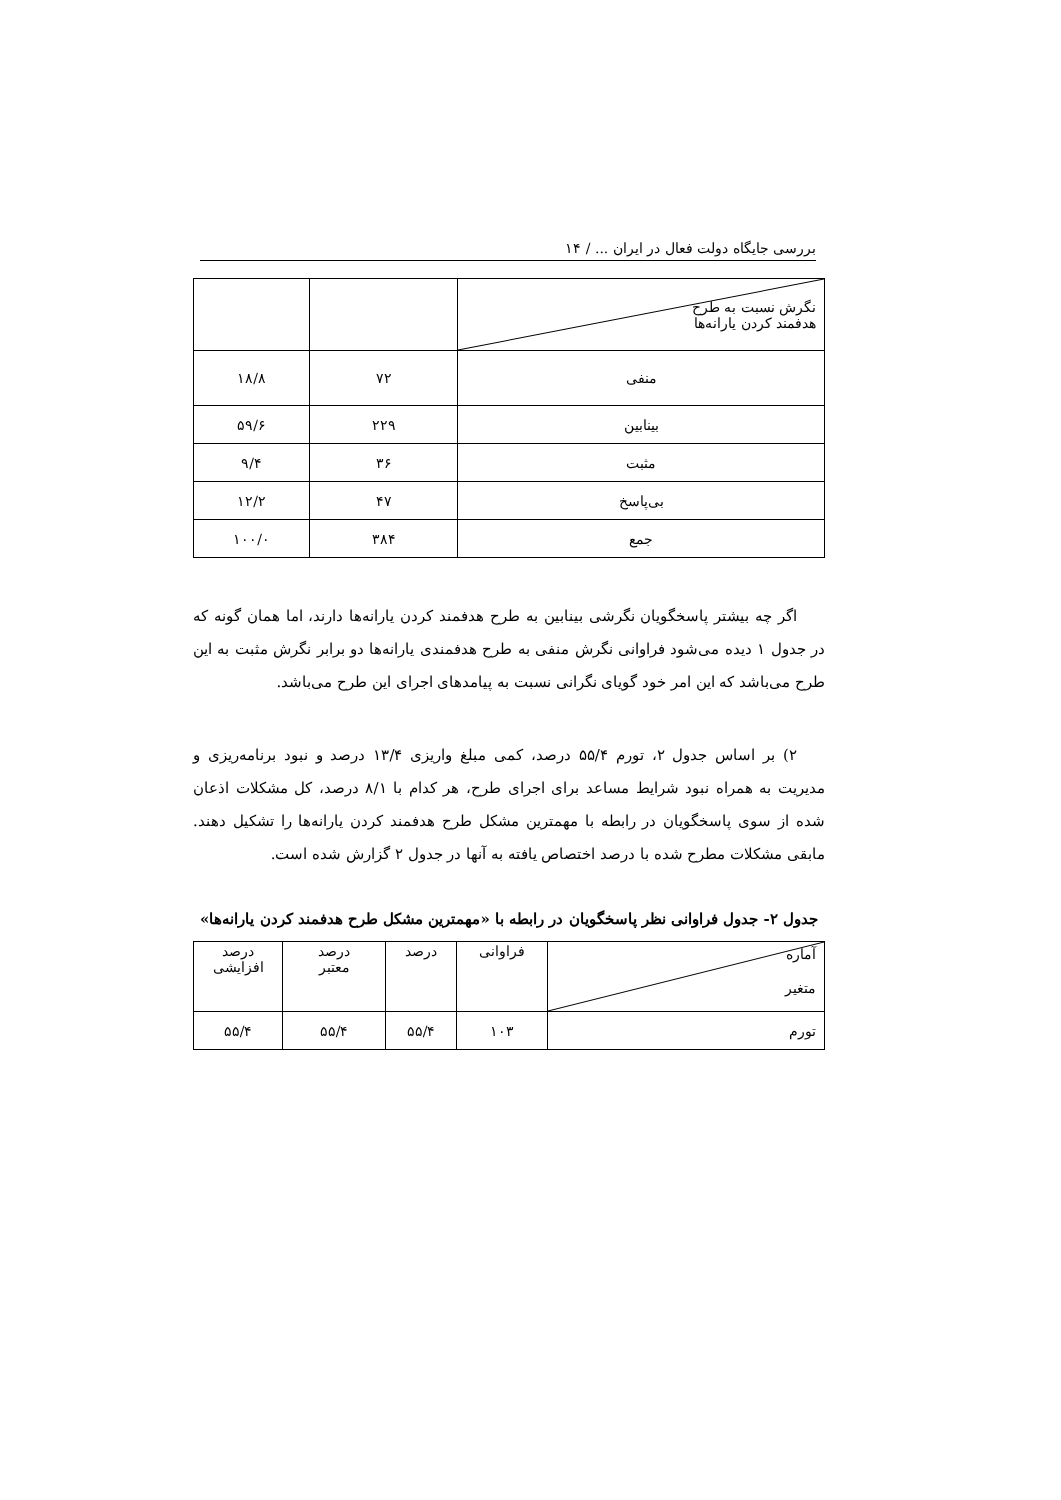بررسی جایگاه دولت فعال در ایران ... / ۱۴
| نگرش نسبت به طرح هدفمند کردن یارانه‌ها | | |
| منفی | ۷۲ | ۱۸/۸ |
| بینابین | ۲۲۹ | ۵۹/۶ |
| مثبت | ۳۶ | ۹/۴ |
| بی‌پاسخ | ۴۷ | ۱۲/۲ |
| جمع | ۳۸۴ | ۱۰۰/۰ |
اگر چه بیشتر پاسخگویان نگرشی بینابین به طرح هدفمند کردن یارانه‌ها دارند، اما همان گونه که در جدول ۱ دیده می‌شود فراوانی نگرش منفی به طرح هدفمندی یارانه‌ها دو برابر نگرش مثبت به این طرح می‌باشد که این امر خود گویای نگرانی نسبت به پیامدهای اجرای این طرح می‌باشد.
۲) بر اساس جدول ۲، تورم ۵۵/۴ درصد، کمی مبلغ واریزی ۱۳/۴ درصد و نبود برنامه‌ریزی و مدیریت به همراه نبود شرایط مساعد برای اجرای طرح، هر کدام با ۸/۱ درصد، کل مشکلات اذعان شده از سوی پاسخگویان در رابطه با مهمترین مشکل طرح هدفمند کردن یارانه‌ها را تشکیل دهند. مابقی مشکلات مطرح شده با درصد اختصاص یافته به آنها در جدول ۲ گزارش شده است.
جدول ۲- جدول فراوانی نظر پاسخگویان در رابطه با «مهمترین مشکل طرح هدفمند کردن یارانه‌ها»
| آماره متغیر | فراوانی | درصد | درصد معتبر | درصد افزایشی |
| تورم | ۱۰۳ | ۵۵/۴ | ۵۵/۴ | ۵۵/۴ |